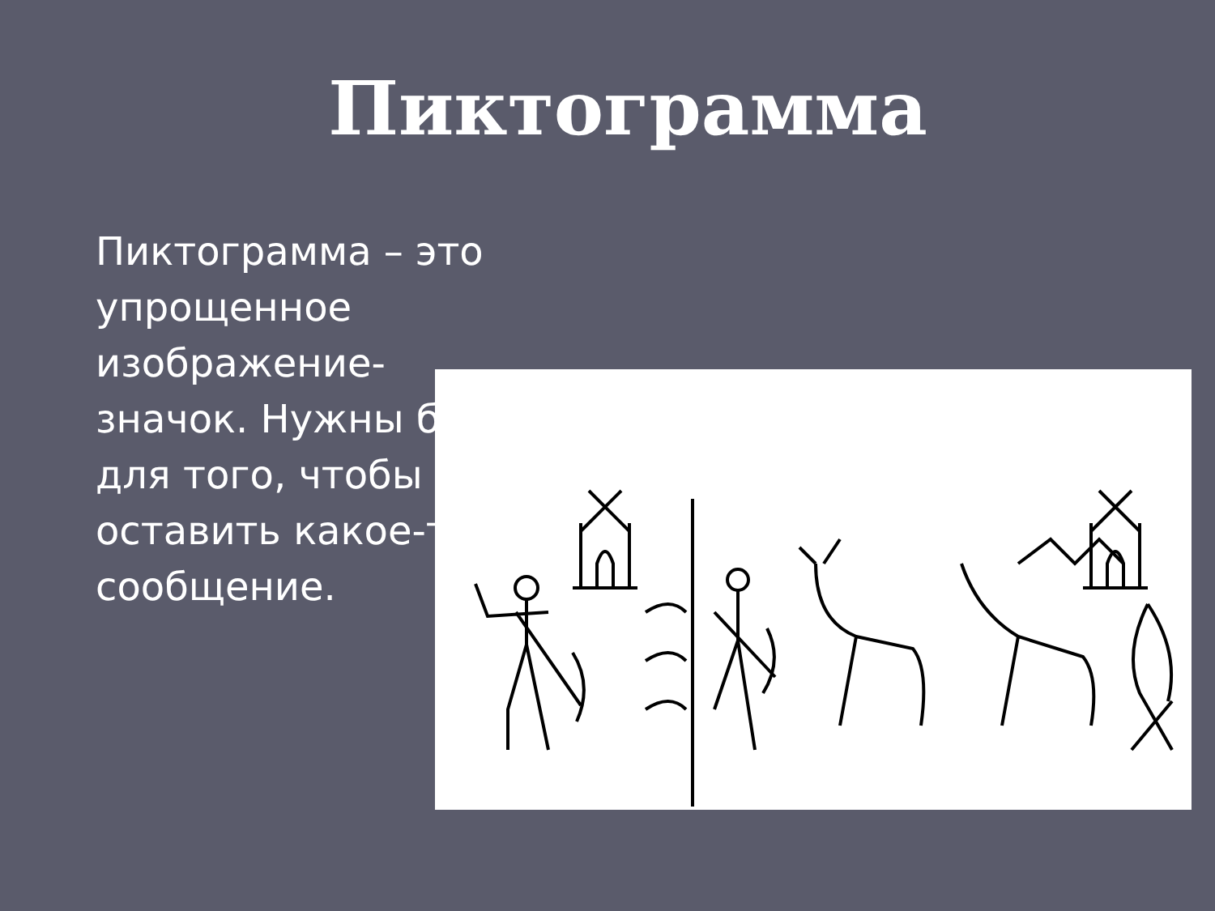Пиктограмма
Пиктограмма – это упрощенное изображение-значок. Нужны были для того, чтобы оставить какое-то сообщение.